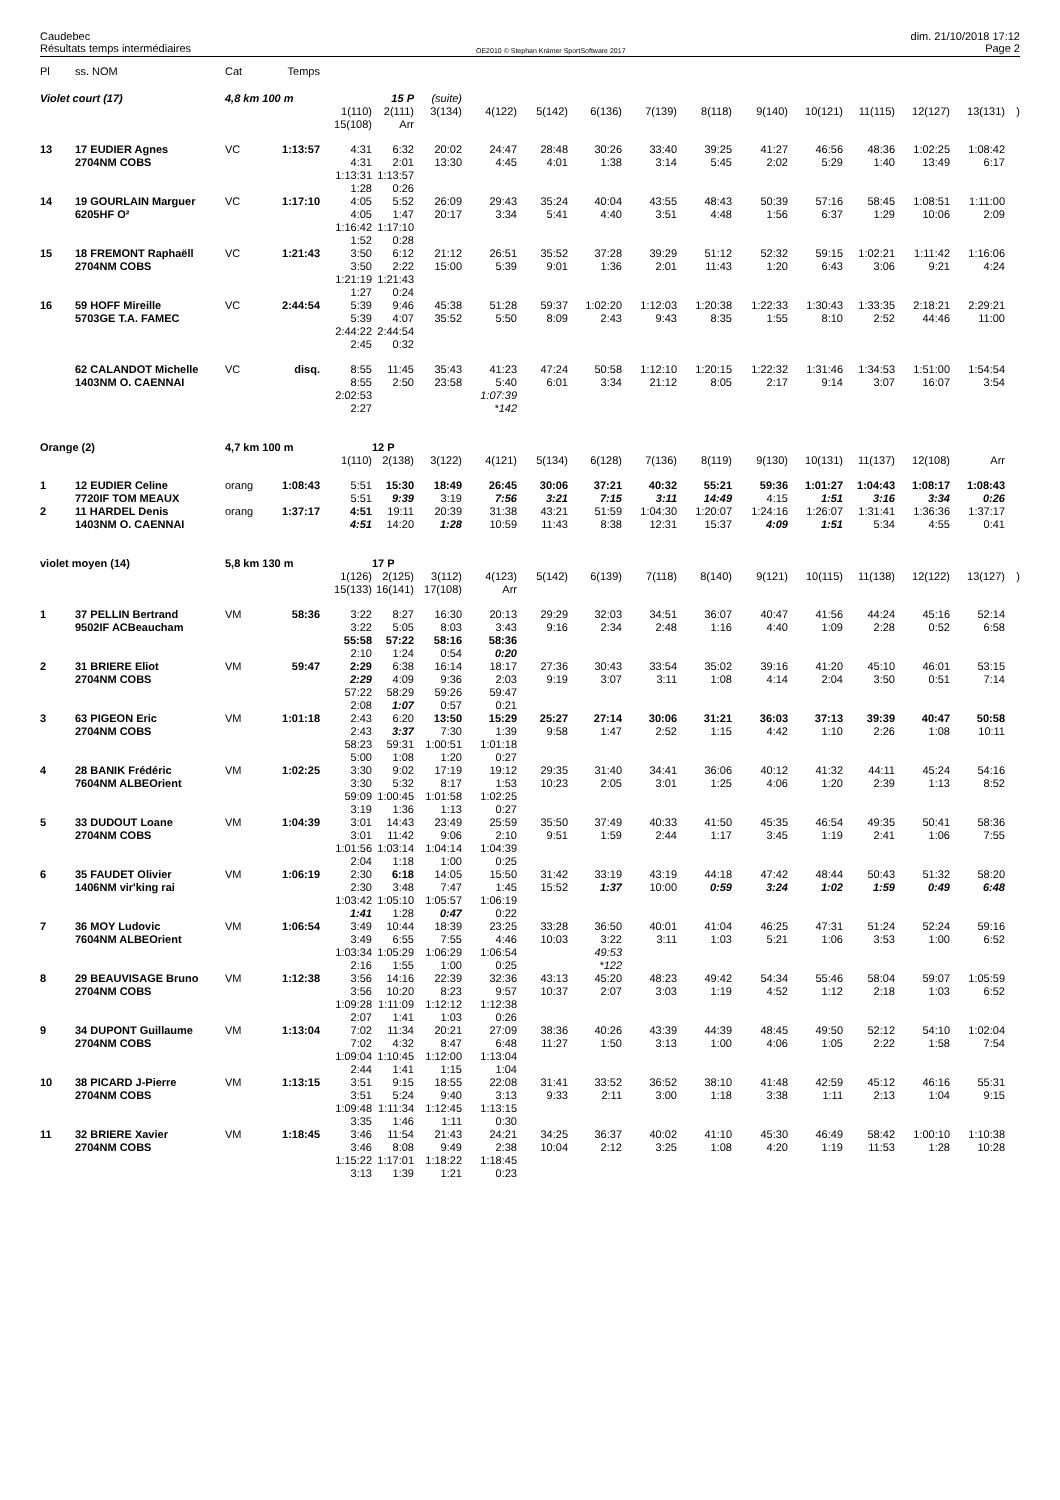Caudebec
Résultats temps intermédiaires
OE2010 © Stephan Krämer SportSoftware 2017
dim. 21/10/2018 17:12
Page 2
| Pl | ss. NOM | Cat | Temps | | | | | | | | | | | | | | |
| Violet court (17) | | 4,8 km 100 m | | | 15 P | (suite) | | | | | | | | | | | |
| | | | | 1(110) | 2(111) | 3(134) | 4(122) | 5(142) | 6(136) | 7(139) | 8(118) | 9(140) | 10(121) | 11(115) | 12(127) | 13(131) | ) |
| | | | | 15(108) | Arr | | | | | | | | | | | | |
| 13 | 17 EUDIER Agnes | VC | 1:13:57 | 4:31 | 6:32 | 20:02 | 24:47 | 28:48 | 30:26 | 33:40 | 39:25 | 41:27 | 46:56 | 48:36 | 1:02:25 | 1:08:42 | |
| | 2704NM COBS | | | 4:31 | 2:01 | 13:30 | 4:45 | 4:01 | 1:38 | 3:14 | 5:45 | 2:02 | 5:29 | 1:40 | 13:49 | 6:17 | |
| | | | | 1:13:31 | 1:13:57 | | | | | | | | | | | | |
| | | | | 1:28 | 0:26 | | | | | | | | | | | | |
| 14 | 19 GOURLAIN Marguer | VC | 1:17:10 | 4:05 | 5:52 | 26:09 | 29:43 | 35:24 | 40:04 | 43:55 | 48:43 | 50:39 | 57:16 | 58:45 | 1:08:51 | 1:11:00 | |
| | 6205HF O² | | | 4:05 | 1:47 | 20:17 | 3:34 | 5:41 | 4:40 | 3:51 | 4:48 | 1:56 | 6:37 | 1:29 | 10:06 | 2:09 | |
| | | | | 1:16:42 | 1:17:10 | | | | | | | | | | | | |
| | | | | 1:52 | 0:28 | | | | | | | | | | | | |
| 15 | 18 FREMONT Raphaëll | VC | 1:21:43 | 3:50 | 6:12 | 21:12 | 26:51 | 35:52 | 37:28 | 39:29 | 51:12 | 52:32 | 59:15 | 1:02:21 | 1:11:42 | 1:16:06 | |
| | 2704NM COBS | | | 3:50 | 2:22 | 15:00 | 5:39 | 9:01 | 1:36 | 2:01 | 11:43 | 1:20 | 6:43 | 3:06 | 9:21 | 4:24 | |
| | | | | 1:21:19 | 1:21:43 | | | | | | | | | | | | |
| | | | | 1:27 | 0:24 | | | | | | | | | | | | |
| 16 | 59 HOFF Mireille | VC | 2:44:54 | 5:39 | 9:46 | 45:38 | 51:28 | 59:37 | 1:02:20 | 1:12:03 | 1:20:38 | 1:22:33 | 1:30:43 | 1:33:35 | 2:18:21 | 2:29:21 | |
| | 5703GE T.A. FAMEC | | | 5:39 | 4:07 | 35:52 | 5:50 | 8:09 | 2:43 | 9:43 | 8:35 | 1:55 | 8:10 | 2:52 | 44:46 | 11:00 | |
| | | | | 2:44:22 | 2:44:54 | | | | | | | | | | | | |
| | | | | 2:45 | 0:32 | | | | | | | | | | | | |
| | 62 CALANDOT Michelle | VC | disq. | 8:55 | 11:45 | 35:43 | 41:23 | 47:24 | 50:58 | 1:12:10 | 1:20:15 | 1:22:32 | 1:31:46 | 1:34:53 | 1:51:00 | 1:54:54 | |
| | 1403NM O. CAENNAI | | | 8:55 | 2:50 | 23:58 | 5:40 | 6:01 | 3:34 | 21:12 | 8:05 | 2:17 | 9:14 | 3:07 | 16:07 | 3:54 | |
| | | | | 2:02:53 | | | 1:07:39 | | | | | | | | | | |
| | | | | 2:27 | | | *142 | | | | | | | | | | |
| Orange (2) | | 4,7 km 100 m | | | 12 P | | | | | | | | | | | | |
| | | | | 1(110) | 2(138) | 3(122) | 4(121) | 5(134) | 6(128) | 7(136) | 8(119) | 9(130) | 10(131) | 11(137) | 12(108) | Arr | |
| 1 | 12 EUDIER Celine | orang | 1:08:43 | 5:51 | 15:30 | 18:49 | 26:45 | 30:06 | 37:21 | 40:32 | 55:21 | 59:36 | 1:01:27 | 1:04:43 | 1:08:17 | 1:08:43 | |
| | 7720IF TOM MEAUX | | | 5:51 | 9:39 | 3:19 | 7:56 | 3:21 | 7:15 | 3:11 | 14:49 | 4:15 | 1:51 | 3:16 | 3:34 | 0:26 | |
| 2 | 11 HARDEL Denis | orang | 1:37:17 | 4:51 | 19:11 | 20:39 | 31:38 | 43:21 | 51:59 | 1:04:30 | 1:20:07 | 1:24:16 | 1:26:07 | 1:31:41 | 1:36:36 | 1:37:17 | |
| | 1403NM O. CAENNAI | | | 4:51 | 14:20 | 1:28 | 10:59 | 11:43 | 8:38 | 12:31 | 15:37 | 4:09 | 1:51 | 5:34 | 4:55 | 0:41 | |
| violet moyen (14) | | 5,8 km 130 m | | | 17 P | | | | | | | | | | | | |
| | | | | 1(126) | 2(125) | 3(112) | 4(123) | 5(142) | 6(139) | 7(118) | 8(140) | 9(121) | 10(115) | 11(138) | 12(122) | 13(127) | ) |
| | | | | 15(133) | 16(141) | 17(108) | Arr | | | | | | | | | | |
| 1 | 37 PELLIN Bertrand | VM | 58:36 | 3:22 | 8:27 | 16:30 | 20:13 | 29:29 | 32:03 | 34:51 | 36:07 | 40:47 | 41:56 | 44:24 | 45:16 | 52:14 | |
| | 9502IF ACBeaucham | | | 3:22 | 5:05 | 8:03 | 3:43 | 9:16 | 2:34 | 2:48 | 1:16 | 4:40 | 1:09 | 2:28 | 0:52 | 6:58 | |
| | | | | 55:58 | 57:22 | 58:16 | 58:36 | | | | | | | | | | |
| | | | | 2:10 | 1:24 | 0:54 | 0:20 | | | | | | | | | | |
| 2 | 31 BRIERE Eliot | VM | 59:47 | 2:29 | 6:38 | 16:14 | 18:17 | 27:36 | 30:43 | 33:54 | 35:02 | 39:16 | 41:20 | 45:10 | 46:01 | 53:15 | |
| | 2704NM COBS | | | 2:29 | 4:09 | 9:36 | 2:03 | 9:19 | 3:07 | 3:11 | 1:08 | 4:14 | 2:04 | 3:50 | 0:51 | 7:14 | |
| | | | | 57:22 | 58:29 | 59:26 | 59:47 | | | | | | | | | | |
| | | | | 2:08 | 1:07 | 0:57 | 0:21 | | | | | | | | | | |
| 3 | 63 PIGEON Eric | VM | 1:01:18 | 2:43 | 6:20 | 13:50 | 15:29 | 25:27 | 27:14 | 30:06 | 31:21 | 36:03 | 37:13 | 39:39 | 40:47 | 50:58 | |
| | 2704NM COBS | | | 2:43 | 3:37 | 7:30 | 1:39 | 9:58 | 1:47 | 2:52 | 1:15 | 4:42 | 1:10 | 2:26 | 1:08 | 10:11 | |
| | | | | 58:23 | 59:31 | 1:00:51 | 1:01:18 | | | | | | | | | | |
| | | | | 5:00 | 1:08 | 1:20 | 0:27 | | | | | | | | | | |
| 4 | 28 BANIK Frédéric | VM | 1:02:25 | 3:30 | 9:02 | 17:19 | 19:12 | 29:35 | 31:40 | 34:41 | 36:06 | 40:12 | 41:32 | 44:11 | 45:24 | 54:16 | |
| | 7604NM ALBEOrient | | | 3:30 | 5:32 | 8:17 | 1:53 | 10:23 | 2:05 | 3:01 | 1:25 | 4:06 | 1:20 | 2:39 | 1:13 | 8:52 | |
| | | | | 59:09 | 1:00:45 | 1:01:58 | 1:02:25 | | | | | | | | | | |
| | | | | 3:19 | 1:36 | 1:13 | 0:27 | | | | | | | | | | |
| 5 | 33 DUDOUT Loane | VM | 1:04:39 | 3:01 | 14:43 | 23:49 | 25:59 | 35:50 | 37:49 | 40:33 | 41:50 | 45:35 | 46:54 | 49:35 | 50:41 | 58:36 | |
| | 2704NM COBS | | | 3:01 | 11:42 | 9:06 | 2:10 | 9:51 | 1:59 | 2:44 | 1:17 | 3:45 | 1:19 | 2:41 | 1:06 | 7:55 | |
| | | | | 1:01:56 | 1:03:14 | 1:04:14 | 1:04:39 | | | | | | | | | | |
| | | | | 2:04 | 1:18 | 1:00 | 0:25 | | | | | | | | | | |
| 6 | 35 FAUDET Olivier | VM | 1:06:19 | 2:30 | 6:18 | 14:05 | 15:50 | 31:42 | 33:19 | 43:19 | 44:18 | 47:42 | 48:44 | 50:43 | 51:32 | 58:20 | |
| | 1406NM vir'king rai | | | 2:30 | 3:48 | 7:47 | 1:45 | 15:52 | 1:37 | 10:00 | 0:59 | 3:24 | 1:02 | 1:59 | 0:49 | 6:48 | |
| | | | | 1:03:42 | 1:05:10 | 1:05:57 | 1:06:19 | | | | | | | | | | |
| | | | | 1:41 | 1:28 | 0:47 | 0:22 | | | | | | | | | | |
| 7 | 36 MOY Ludovic | VM | 1:06:54 | 3:49 | 10:44 | 18:39 | 23:25 | 33:28 | 36:50 | 40:01 | 41:04 | 46:25 | 47:31 | 51:24 | 52:24 | 59:16 | |
| | 7604NM ALBEOrient | | | 3:49 | 6:55 | 7:55 | 4:46 | 10:03 | 3:22 | 3:11 | 1:03 | 5:21 | 1:06 | 3:53 | 1:00 | 6:52 | |
| | | | | 1:03:34 | 1:05:29 | 1:06:29 | 1:06:54 | | 49:53 | | | | | | | | |
| | | | | 2:16 | 1:55 | 1:00 | 0:25 | | *122 | | | | | | | | |
| 8 | 29 BEAUVISAGE Bruno | VM | 1:12:38 | 3:56 | 14:16 | 22:39 | 32:36 | 43:13 | 45:20 | 48:23 | 49:42 | 54:34 | 55:46 | 58:04 | 59:07 | 1:05:59 | |
| | 2704NM COBS | | | 3:56 | 10:20 | 8:23 | 9:57 | 10:37 | 2:07 | 3:03 | 1:19 | 4:52 | 1:12 | 2:18 | 1:03 | 6:52 | |
| | | | | 1:09:28 | 1:11:09 | 1:12:12 | 1:12:38 | | | | | | | | | | |
| | | | | 2:07 | 1:41 | 1:03 | 0:26 | | | | | | | | | | |
| 9 | 34 DUPONT Guillaume | VM | 1:13:04 | 7:02 | 11:34 | 20:21 | 27:09 | 38:36 | 40:26 | 43:39 | 44:39 | 48:45 | 49:50 | 52:12 | 54:10 | 1:02:04 | |
| | 2704NM COBS | | | 7:02 | 4:32 | 8:47 | 6:48 | 11:27 | 1:50 | 3:13 | 1:00 | 4:06 | 1:05 | 2:22 | 1:58 | 7:54 | |
| | | | | 1:09:04 | 1:10:45 | 1:12:00 | 1:13:04 | | | | | | | | | | |
| | | | | 2:44 | 1:41 | 1:15 | 1:04 | | | | | | | | | | |
| 10 | 38 PICARD J-Pierre | VM | 1:13:15 | 3:51 | 9:15 | 18:55 | 22:08 | 31:41 | 33:52 | 36:52 | 38:10 | 41:48 | 42:59 | 45:12 | 46:16 | 55:31 | |
| | 2704NM COBS | | | 3:51 | 5:24 | 9:40 | 3:13 | 9:33 | 2:11 | 3:00 | 1:18 | 3:38 | 1:11 | 2:13 | 1:04 | 9:15 | |
| | | | | 1:09:48 | 1:11:34 | 1:12:45 | 1:13:15 | | | | | | | | | | |
| | | | | 3:35 | 1:46 | 1:11 | 0:30 | | | | | | | | | | |
| 11 | 32 BRIERE Xavier | VM | 1:18:45 | 3:46 | 11:54 | 21:43 | 24:21 | 34:25 | 36:37 | 40:02 | 41:10 | 45:30 | 46:49 | 58:42 | 1:00:10 | 1:10:38 | |
| | 2704NM COBS | | | 3:46 | 8:08 | 9:49 | 2:38 | 10:04 | 2:12 | 3:25 | 1:08 | 4:20 | 1:19 | 11:53 | 1:28 | 10:28 | |
| | | | | 1:15:22 | 1:17:01 | 1:18:22 | 1:18:45 | | | | | | | | | | |
| | | | | 3:13 | 1:39 | 1:21 | 0:23 | | | | | | | | | | |